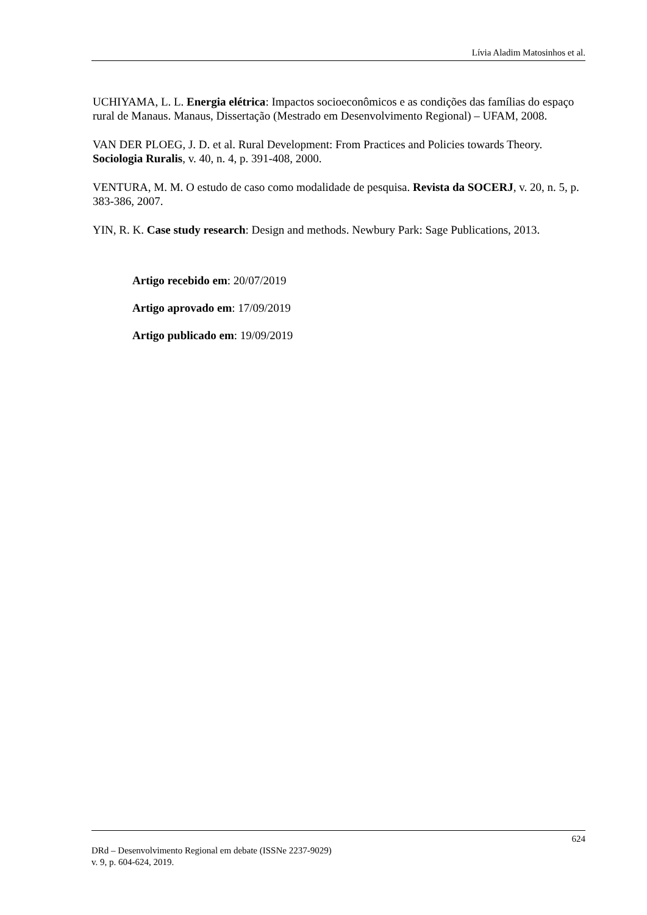Lívia Aladim Matosinhos et al.
UCHIYAMA, L. L. Energia elétrica: Impactos socioeconômicos e as condições das famílias do espaço rural de Manaus. Manaus, Dissertação (Mestrado em Desenvolvimento Regional) – UFAM, 2008.
VAN DER PLOEG, J. D. et al. Rural Development: From Practices and Policies towards Theory. Sociologia Ruralis, v. 40, n. 4, p. 391-408, 2000.
VENTURA, M. M. O estudo de caso como modalidade de pesquisa. Revista da SOCERJ, v. 20, n. 5, p. 383-386, 2007.
YIN, R. K. Case study research: Design and methods. Newbury Park: Sage Publications, 2013.
Artigo recebido em: 20/07/2019
Artigo aprovado em: 17/09/2019
Artigo publicado em: 19/09/2019
624
DRd – Desenvolvimento Regional em debate (ISSNe 2237-9029)
v. 9, p. 604-624, 2019.